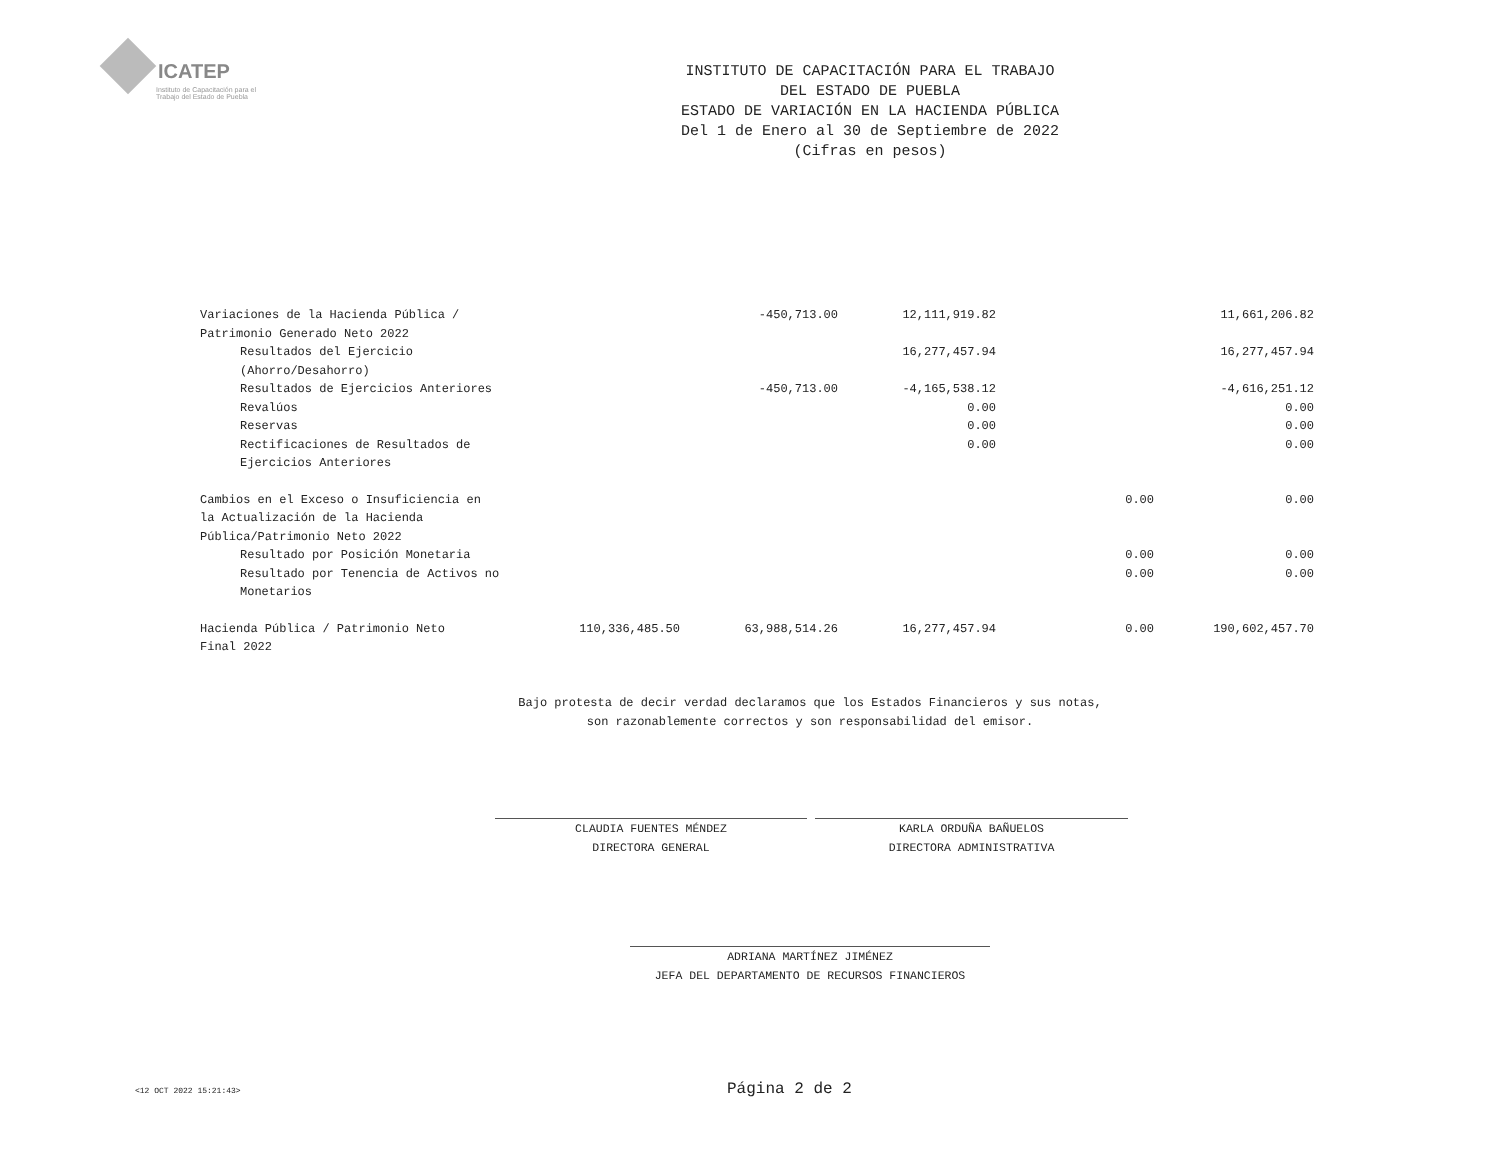ICATEP
Instituto de Capacitación para el Trabajo del Estado de Puebla
INSTITUTO DE CAPACITACIÓN PARA EL TRABAJO
DEL ESTADO DE PUEBLA
ESTADO DE VARIACIÓN EN LA HACIENDA PÚBLICA
Del 1 de Enero al 30 de Septiembre de 2022
(Cifras en pesos)
| Variaciones de la Hacienda Pública / Patrimonio Generado Neto 2022 | | -450,713.00 | 12,111,919.82 | | 11,661,206.82 |
| Resultados del Ejercicio (Ahorro/Desahorro) | | | 16,277,457.94 | | 16,277,457.94 |
| Resultados de Ejercicios Anteriores | | -450,713.00 | -4,165,538.12 | | -4,616,251.12 |
| Revalúos | | | 0.00 | | 0.00 |
| Reservas | | | 0.00 | | 0.00 |
| Rectificaciones de Resultados de Ejercicios Anteriores | | | 0.00 | | 0.00 |
| Cambios en el Exceso o Insuficiencia en la Actualización de la Hacienda Pública/Patrimonio Neto 2022 | | | | 0.00 | 0.00 |
| Resultado por Posición Monetaria | | | | 0.00 | 0.00 |
| Resultado por Tenencia de Activos no Monetarios | | | | 0.00 | 0.00 |
| Hacienda Pública / Patrimonio Neto Final 2022 | 110,336,485.50 | 63,988,514.26 | 16,277,457.94 | 0.00 | 190,602,457.70 |
Bajo protesta de decir verdad declaramos que los Estados Financieros y sus notas,
son razonablemente correctos y son responsabilidad del emisor.
CLAUDIA FUENTES MÉNDEZ
DIRECTORA GENERAL
KARLA ORDUÑA BAÑUELOS
DIRECTORA ADMINISTRATIVA
ADRIANA MARTÍNEZ JIMÉNEZ
JEFA DEL DEPARTAMENTO DE RECURSOS FINANCIEROS
<12 OCT 2022 15:21:43> Página 2 de 2